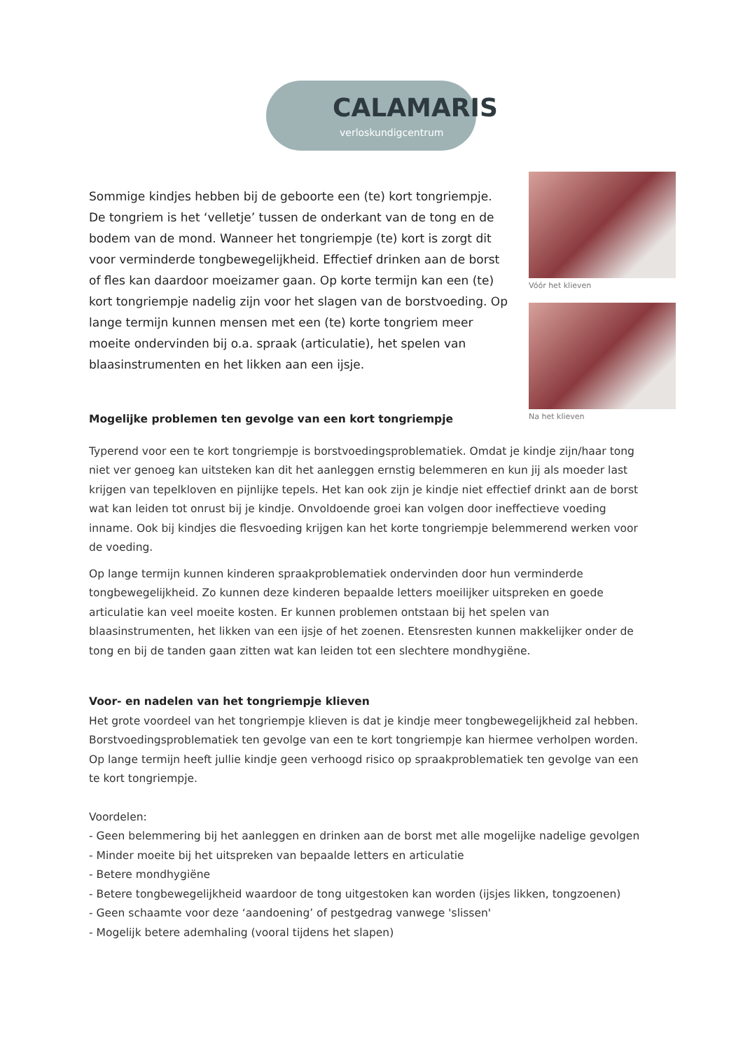CALAMARIS
verloskundigcentrum
Sommige kindjes hebben bij de geboorte een (te) kort tongriempje. De tongriem is het ‘velletje’ tussen de onderkant van de tong en de bodem van de mond. Wanneer het tongriempje (te) kort is zorgt dit voor verminderde tongbewegelijkheid. Effectief drinken aan de borst of fles kan daardoor moeizamer gaan. Op korte termijn kan een (te) kort tongriempje nadelig zijn voor het slagen van de borstvoeding. Op lange termijn kunnen mensen met een (te) korte tongriem meer moeite ondervinden bij o.a. spraak (articulatie), het spelen van blaasinstrumenten en het likken aan een ijsje.
Vóór het klieven
Na het klieven
Mogelijke problemen ten gevolge van een kort tongriempje
Typerend voor een te kort tongriempje is borstvoedingsproblematiek. Omdat je kindje zijn/haar tong niet ver genoeg kan uitsteken kan dit het aanleggen ernstig belemmeren en kun jij als moeder last krijgen van tepelkloven en pijnlijke tepels. Het kan ook zijn je kindje niet effectief drinkt aan de borst wat kan leiden tot onrust bij je kindje. Onvoldoende groei kan volgen door ineffectieve voeding inname. Ook bij kindjes die flesvoeding krijgen kan het korte tongriempje belemmerend werken voor de voeding.
Op lange termijn kunnen kinderen spraakproblematiek ondervinden door hun verminderde tongbewegelijkheid. Zo kunnen deze kinderen bepaalde letters moeilijker uitspreken en goede articulatie kan veel moeite kosten. Er kunnen problemen ontstaan bij het spelen van blaasinstrumenten, het likken van een ijsje of het zoenen. Etensresten kunnen makkelijker onder de tong en bij de tanden gaan zitten wat kan leiden tot een slechtere mondhygiëne.
Voor- en nadelen van het tongriempje klieven
Het grote voordeel van het tongriempje klieven is dat je kindje meer tongbewegelijkheid zal hebben. Borstvoedingsproblematiek ten gevolge van een te kort tongriempje kan hiermee verholpen worden. Op lange termijn heeft jullie kindje geen verhoogd risico op spraakproblematiek ten gevolge van een te kort tongriempje.
Voordelen:
- Geen belemmering bij het aanleggen en drinken aan de borst met alle mogelijke nadelige gevolgen
- Minder moeite bij het uitspreken van bepaalde letters en articulatie
- Betere mondhygiëne
- Betere tongbewegelijkheid waardoor de tong uitgestoken kan worden (ijsjes likken, tongzoenen)
- Geen schaamte voor deze ‘aandoening’ of pestgedrag vanwege 'slissen'
- Mogelijk betere ademhaling (vooral tijdens het slapen)